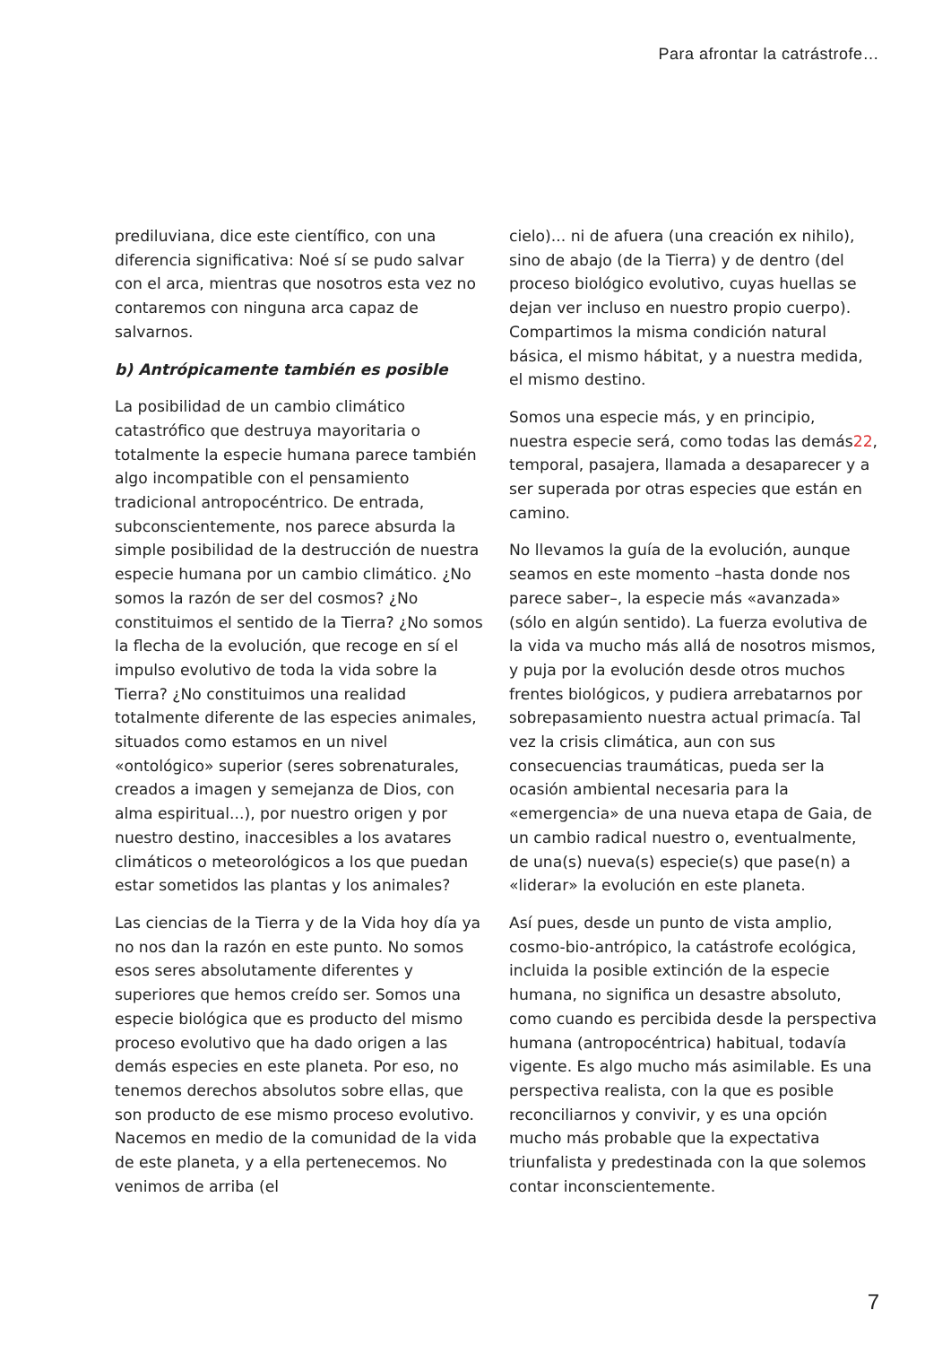Para afrontar la catrástrofe…
prediluviana, dice este científico, con una diferencia significativa: Noé sí se pudo salvar con el arca, mientras que nosotros esta vez no contaremos con ninguna arca capaz de salvarnos.
b) Antrópicamente también es posible
La posibilidad de un cambio climático catastrófico que destruya mayoritaria o totalmente la especie humana parece también algo incompatible con el pensamiento tradicional antropocéntrico. De entrada, subconscientemente, nos parece absurda la simple posibilidad de la destrucción de nuestra especie humana por un cambio climático. ¿No somos la razón de ser del cosmos? ¿No constituimos el sentido de la Tierra? ¿No somos la flecha de la evolución, que recoge en sí el impulso evolutivo de toda la vida sobre la Tierra? ¿No constituimos una realidad totalmente diferente de las especies animales, situados como estamos en un nivel «ontológico» superior (seres sobrenaturales, creados a imagen y semejanza de Dios, con alma espiritual...), por nuestro origen y por nuestro destino, inaccesibles a los avatares climáticos o meteorológicos a los que puedan estar sometidos las plantas y los animales?
Las ciencias de la Tierra y de la Vida hoy día ya no nos dan la razón en este punto. No somos esos seres absolutamente diferentes y superiores que hemos creído ser. Somos una especie biológica que es producto del mismo proceso evolutivo que ha dado origen a las demás especies en este planeta. Por eso, no tenemos derechos absolutos sobre ellas, que son producto de ese mismo proceso evolutivo. Nacemos en medio de la comunidad de la vida de este planeta, y a ella pertenecemos. No venimos de arriba (el
cielo)... ni de afuera (una creación ex nihilo), sino de abajo (de la Tierra) y de dentro (del proceso biológico evolutivo, cuyas huellas se dejan ver incluso en nuestro propio cuerpo). Compartimos la misma condición natural básica, el mismo hábitat, y a nuestra medida, el mismo destino.
Somos una especie más, y en principio, nuestra especie será, como todas las demás22, temporal, pasajera, llamada a desaparecer y a ser superada por otras especies que están en camino.
No llevamos la guía de la evolución, aunque seamos en este momento –hasta donde nos parece saber–, la especie más «avanzada» (sólo en algún sentido). La fuerza evolutiva de la vida va mucho más allá de nosotros mismos, y puja por la evolución desde otros muchos frentes biológicos, y pudiera arrebatarnos por sobrepasamiento nuestra actual primacía. Tal vez la crisis climática, aun con sus consecuencias traumáticas, pueda ser la ocasión ambiental necesaria para la «emergencia» de una nueva etapa de Gaia, de un cambio radical nuestro o, eventualmente, de una(s) nueva(s) especie(s) que pase(n) a «liderar» la evolución en este planeta.
Así pues, desde un punto de vista amplio, cosmo-bio-antrópico, la catástrofe ecológica, incluida la posible extinción de la especie humana, no significa un desastre absoluto, como cuando es percibida desde la perspectiva humana (antropocéntrica) habitual, todavía vigente. Es algo mucho más asimilable. Es una perspectiva realista, con la que es posible reconciliarnos y convivir, y es una opción mucho más probable que la expectativa triunfalista y predestinada con la que solemos contar inconscientemente.
7